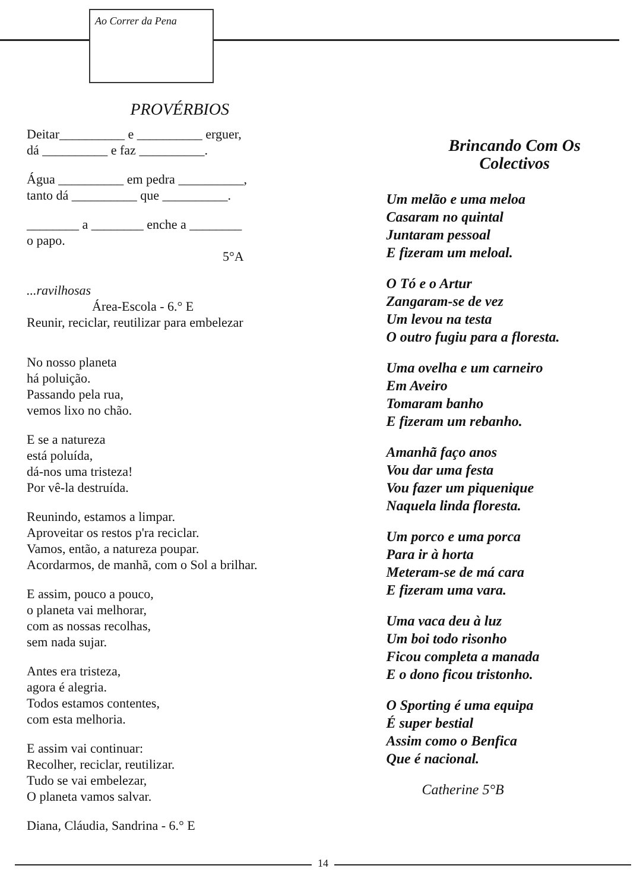Ao Correr da Pena
PROVÉRBIOS
Deitar__________ e __________ erguer,
dá __________ e faz __________.
Água __________ em pedra __________,
tanto dá __________ que __________.
________ a ________ enche a ________
o papo.
5°A
...ravilhosas
Área-Escola - 6.° E
Reunir, reciclar, reutilizar para embelezar
No nosso planeta
há poluição.
Passando pela rua,
vemos lixo no chão.
E se a natureza
está poluída,
dá-nos uma tristeza!
Por vê-la destruída.
Reunindo, estamos a limpar.
Aproveitar os restos p'ra reciclar.
Vamos, então, a natureza poupar.
Acordarmos, de manhã, com o Sol a brilhar.
E assim, pouco a pouco,
o planeta vai melhorar,
com as nossas recolhas,
sem nada sujar.
Antes era tristeza,
agora é alegria.
Todos estamos contentes,
com esta melhoria.
E assim vai continuar:
Recolher, reciclar, reutilizar.
Tudo se vai embelezar,
O planeta vamos salvar.
Diana, Cláudia, Sandrina - 6.° E
Brincando Com Os
Colectivos
Um melão e uma meloa
Casaram no quintal
Juntaram pessoal
E fizeram um meloal.
O Tó e o Artur
Zangaram-se de vez
Um levou na testa
O outro fugiu para a floresta.
Uma ovelha e um carneiro
Em Aveiro
Tomaram banho
E fizeram um rebanho.
Amanhã faço anos
Vou dar uma festa
Vou fazer um piquenique
Naquela linda floresta.
Um porco e uma porca
Para ir à horta
Meteram-se de má cara
E fizeram uma vara.
Uma vaca deu à luz
Um boi todo risonho
Ficou completa a manada
E o dono ficou tristonho.
O Sporting é uma equipa
É super bestial
Assim como o Benfica
Que é nacional.
Catherine 5°B
14